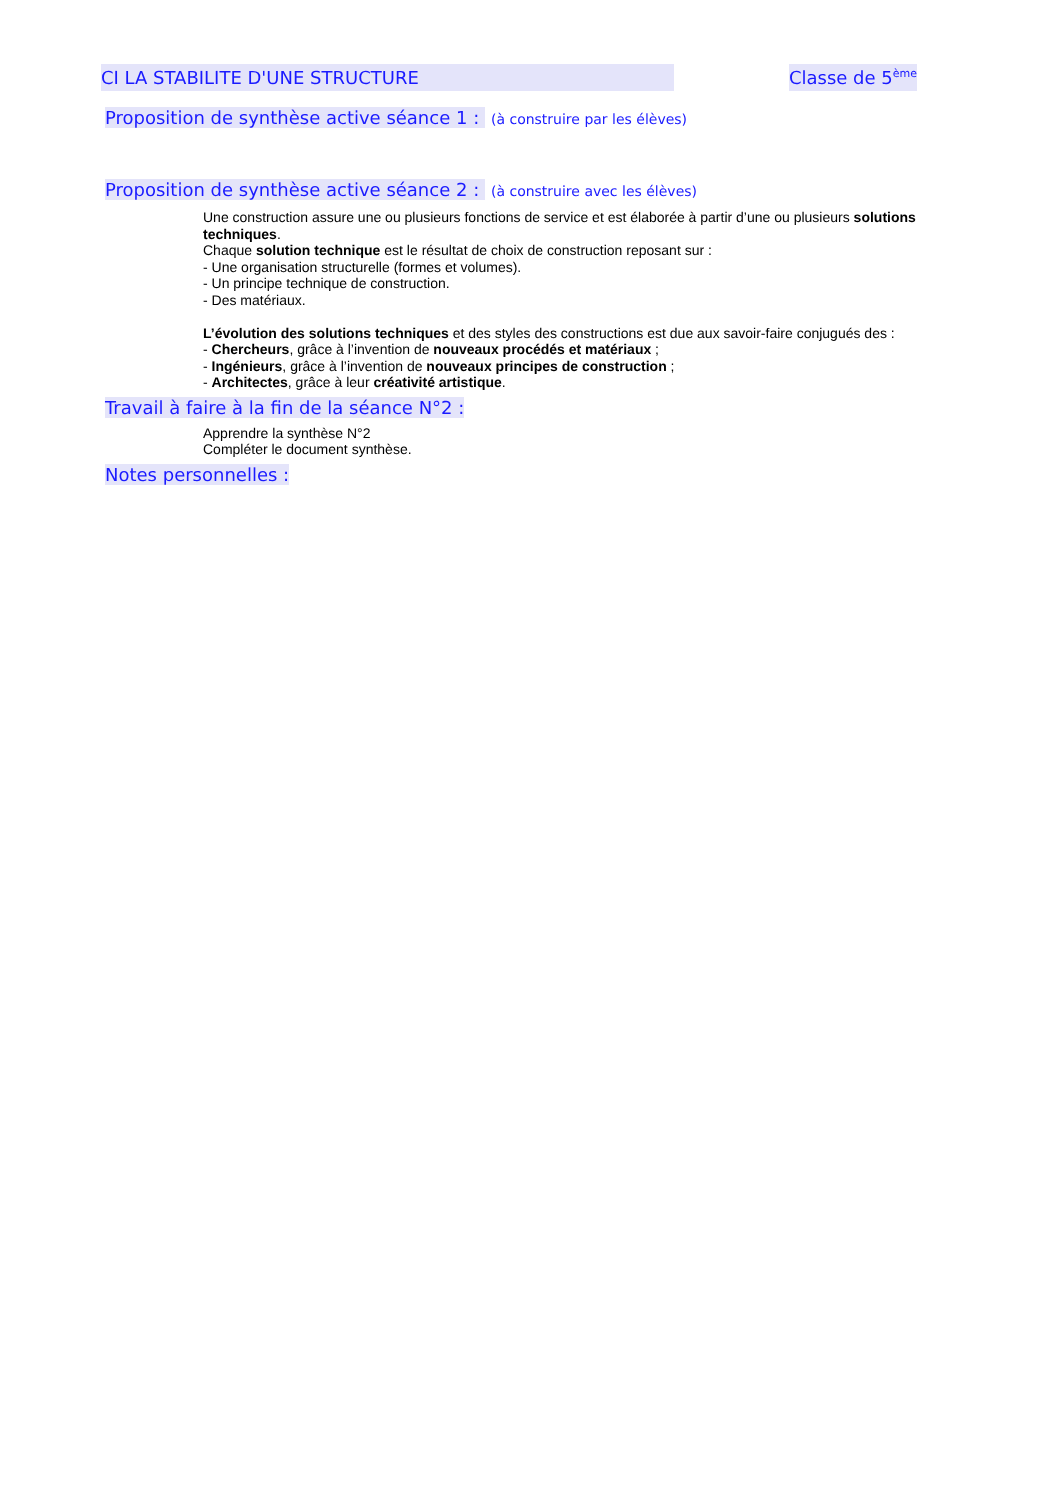CI LA STABILITE D'UNE STRUCTURE Classe de 5<sup>ème</sup>
Proposition de synthèse active séance 1 : (à construire par les élèves)
Proposition de synthèse active séance 2 : (à construire avec les élèves)
Une construction assure une ou plusieurs fonctions de service et est élaborée à partir d’une ou plusieurs solutions techniques.
Chaque solution technique est le résultat de choix de construction reposant sur :
- Une organisation structurelle (formes et volumes).
- Un principe technique de construction.
- Des matériaux.
L’évolution des solutions techniques et des styles des constructions est due aux savoir-faire conjugués des :
- Chercheurs, grâce à l’invention de nouveaux procédés et matériaux ;
- Ingénieurs, grâce à l’invention de nouveaux principes de construction ;
- Architectes, grâce à leur créativité artistique.
Travail à faire à la fin de la séance N°2 :
Apprendre la synthèse N°2
Compléter le document synthèse.
Notes personnelles :